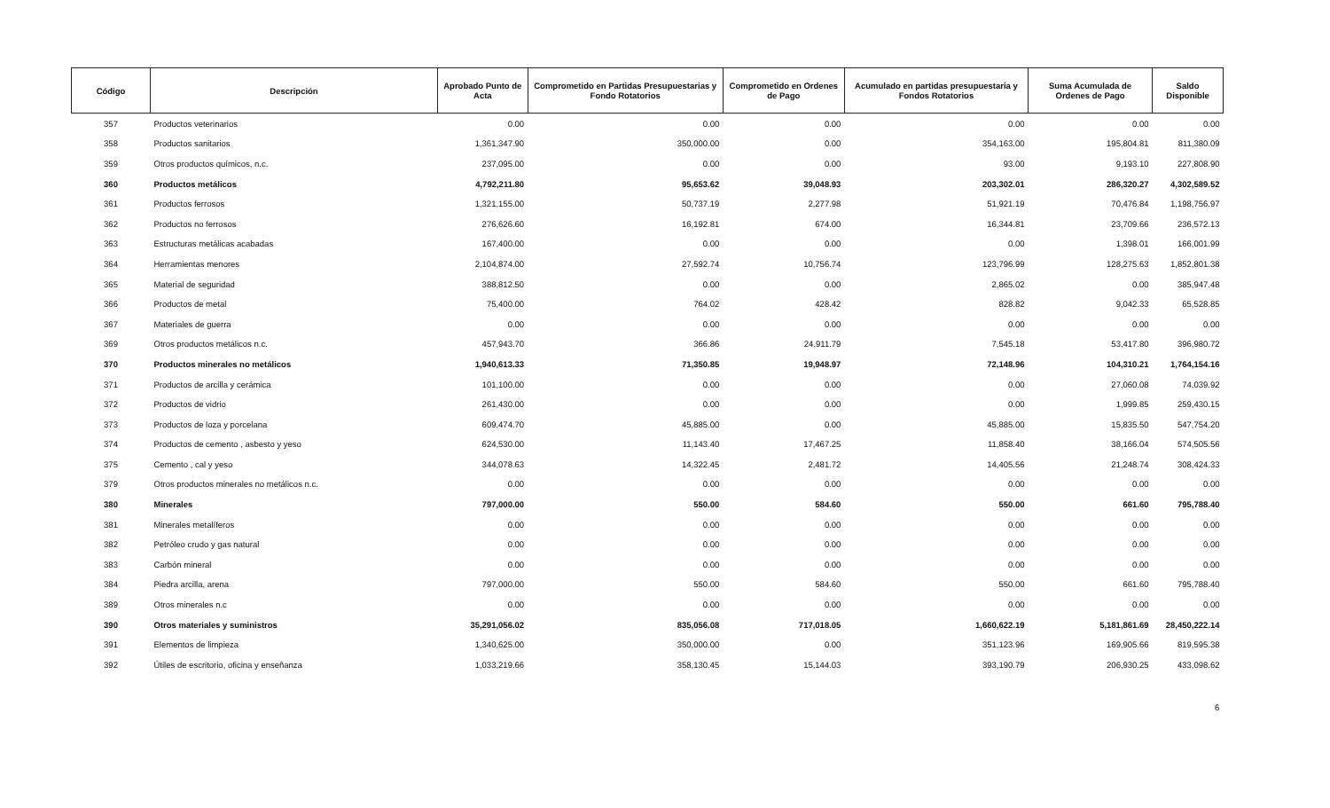| Código | Descripción | Aprobado Punto de Acta | Comprometido en Partidas Presupuestarias y Fondo Rotatorios | Comprometido en Ordenes de Pago | Acumulado en partidas presupuestaria y Fondos Rotatorios | Suma Acumulada de Ordenes de Pago | Saldo Disponible |
| --- | --- | --- | --- | --- | --- | --- | --- |
| 357 | Productos veterinarios | 0.00 | 0.00 | 0.00 | 0.00 | 0.00 | 0.00 |
| 358 | Productos sanitarios | 1,361,347.90 | 350,000.00 | 0.00 | 354,163.00 | 195,804.81 | 811,380.09 |
| 359 | Otros productos químicos, n.c. | 237,095.00 | 0.00 | 0.00 | 93.00 | 9,193.10 | 227,808.90 |
| 360 | Productos metálicos | 4,792,211.80 | 95,653.62 | 39,048.93 | 203,302.01 | 286,320.27 | 4,302,589.52 |
| 361 | Productos ferrosos | 1,321,155.00 | 50,737.19 | 2,277.98 | 51,921.19 | 70,476.84 | 1,198,756.97 |
| 362 | Productos no ferrosos | 276,626.60 | 16,192.81 | 674.00 | 16,344.81 | 23,709.66 | 236,572.13 |
| 363 | Estructuras metálicas acabadas | 167,400.00 | 0.00 | 0.00 | 0.00 | 1,398.01 | 166,001.99 |
| 364 | Herramientas menores | 2,104,874.00 | 27,592.74 | 10,756.74 | 123,796.99 | 128,275.63 | 1,852,801.38 |
| 365 | Material de seguridad | 388,812.50 | 0.00 | 0.00 | 2,865.02 | 0.00 | 385,947.48 |
| 366 | Productos de metal | 75,400.00 | 764.02 | 428.42 | 828.82 | 9,042.33 | 65,528.85 |
| 367 | Materiales de guerra | 0.00 | 0.00 | 0.00 | 0.00 | 0.00 | 0.00 |
| 369 | Otros productos metálicos n.c. | 457,943.70 | 366.86 | 24,911.79 | 7,545.18 | 53,417.80 | 396,980.72 |
| 370 | Productos minerales no metálicos | 1,940,613.33 | 71,350.85 | 19,948.97 | 72,148.96 | 104,310.21 | 1,764,154.16 |
| 371 | Productos de arcilla y cerámica | 101,100.00 | 0.00 | 0.00 | 0.00 | 27,060.08 | 74,039.92 |
| 372 | Productos de vidrio | 261,430.00 | 0.00 | 0.00 | 0.00 | 1,999.85 | 259,430.15 |
| 373 | Productos de loza y porcelana | 609,474.70 | 45,885.00 | 0.00 | 45,885.00 | 15,835.50 | 547,754.20 |
| 374 | Productos de cemento , asbesto y yeso | 624,530.00 | 11,143.40 | 17,467.25 | 11,858.40 | 38,166.04 | 574,505.56 |
| 375 | Cemento , cal y yeso | 344,078.63 | 14,322.45 | 2,481.72 | 14,405.56 | 21,248.74 | 308,424.33 |
| 379 | Otros productos minerales no metálicos n.c. | 0.00 | 0.00 | 0.00 | 0.00 | 0.00 | 0.00 |
| 380 | Minerales | 797,000.00 | 550.00 | 584.60 | 550.00 | 661.60 | 795,788.40 |
| 381 | Minerales metalíferos | 0.00 | 0.00 | 0.00 | 0.00 | 0.00 | 0.00 |
| 382 | Petróleo crudo y gas natural | 0.00 | 0.00 | 0.00 | 0.00 | 0.00 | 0.00 |
| 383 | Carbón mineral | 0.00 | 0.00 | 0.00 | 0.00 | 0.00 | 0.00 |
| 384 | Piedra arcilla, arena | 797,000.00 | 550.00 | 584.60 | 550.00 | 661.60 | 795,788.40 |
| 389 | Otros minerales n.c | 0.00 | 0.00 | 0.00 | 0.00 | 0.00 | 0.00 |
| 390 | Otros materiales y suministros | 35,291,056.02 | 835,056.08 | 717,018.05 | 1,660,622.19 | 5,181,861.69 | 28,450,222.14 |
| 391 | Elementos de limpieza | 1,340,625.00 | 350,000.00 | 0.00 | 351,123.96 | 169,905.66 | 819,595.38 |
| 392 | Útiles de escritorio, oficina y enseñanza | 1,033,219.66 | 358,130.45 | 15,144.03 | 393,190.79 | 206,930.25 | 433,098.62 |
6